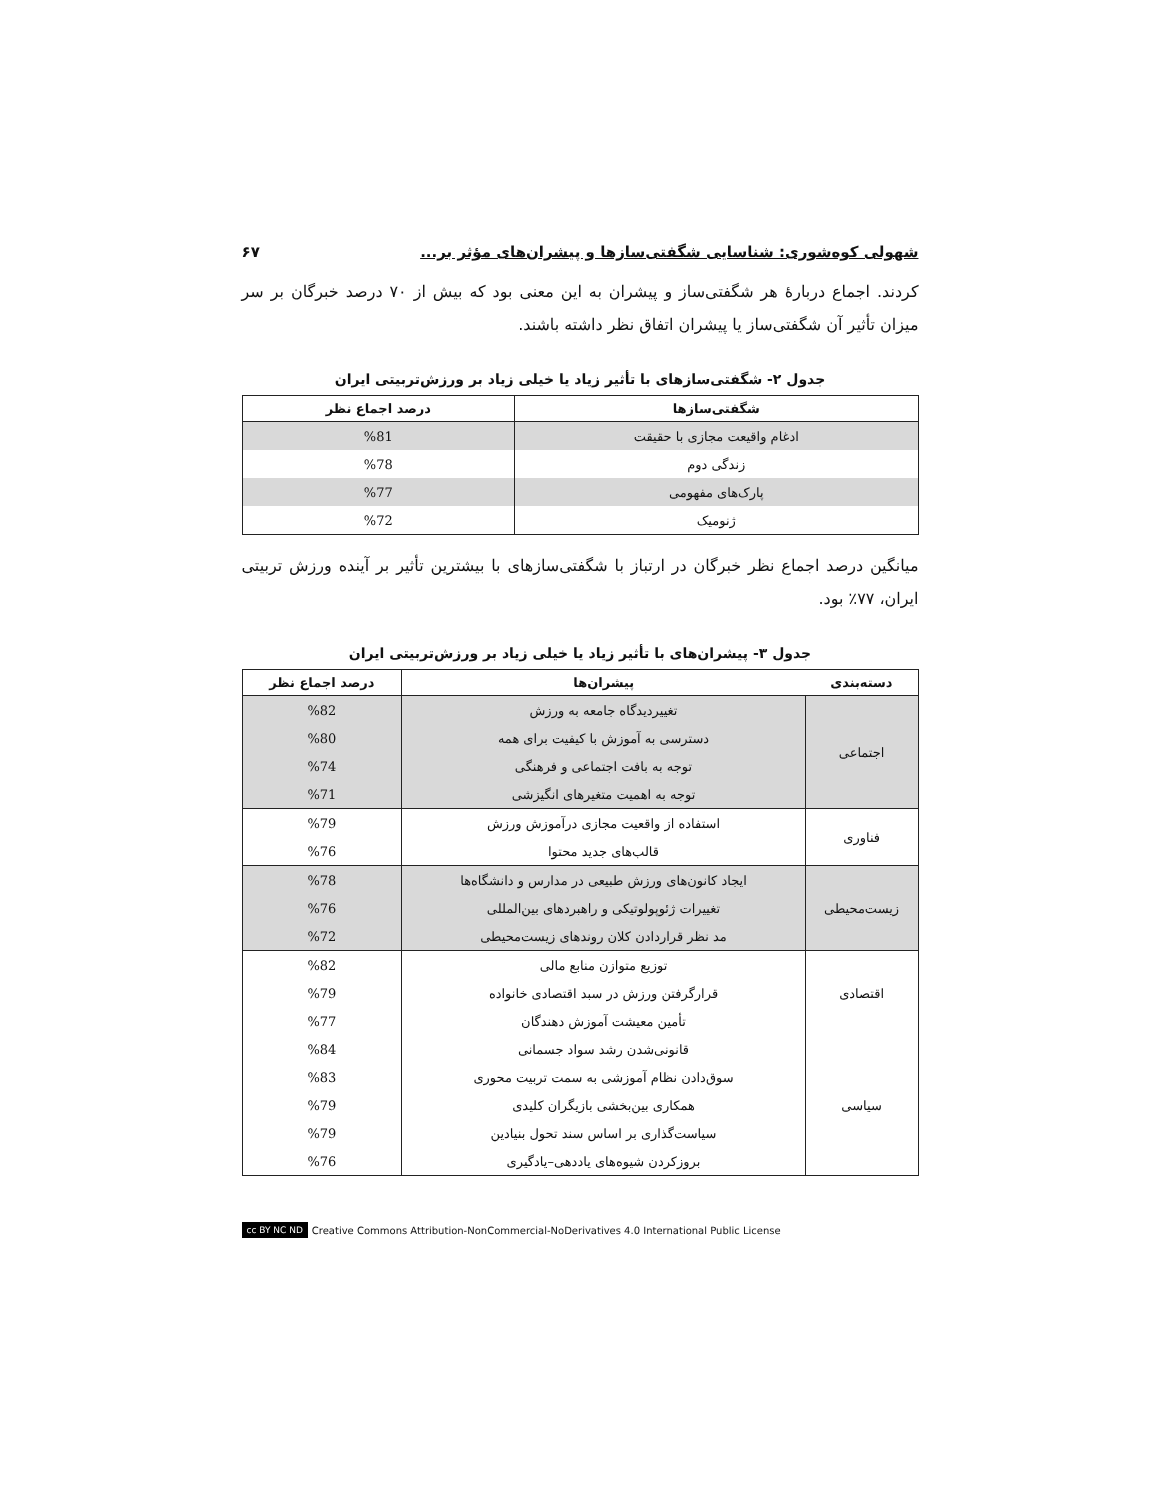شهولی کوه‌شوری: شناسایی شگفتی‌سازها و پیشران‌های مؤثر بر... ۶۷
کردند. اجماع دربارهٔ هر شگفتی‌ساز و پیشران به این معنی بود که بیش از ۷۰ درصد خبرگان بر سر میزان تأثیر آن شگفتی‌ساز یا پیشران اتفاق نظر داشته باشند.
جدول ۲- شگفتی‌سازهای با تأثیر زیاد یا خیلی زیاد بر ورزش‌تربیتی ایران
| شگفتی‌سازها | درصد اجماع نظر |
| --- | --- |
| ادغام واقیعت مجازی با حقیقت | %81 |
| زندگی دوم | %78 |
| پارک‌های مفهومی | %77 |
| ژنومیک | %72 |
میانگین درصد اجماع نظر خبرگان در ارتباز با شگفتی‌سازهای با بیشترین تأثیر بر آینده ورزش تربیتی ایران، ۷۷٪ بود.
جدول ۳- پیشران‌های با تأثیر زیاد یا خیلی زیاد بر ورزش‌تربیتی ایران
| دسته‌بندی | پیشران‌ها | درصد اجماع نظر |
| --- | --- | --- |
| اجتماعی | تغییردیدگاه جامعه به ورزش | %82 |
| | دسترسی به آموزش با کیفیت برای همه | %80 |
| | توجه به بافت اجتماعی و فرهنگی | %74 |
| | توجه به اهمیت متغیرهای انگیزشی | %71 |
| فناوری | استفاده از واقعیت مجازی درآموزش ورزش | %79 |
| | قالب‌های جدید محتوا | %76 |
| زیست‌محیطی | ایجاد کانون‌های ورزش طبیعی در مدارس و دانشگاه‌ها | %78 |
| | تغییرات ژئوپولوتیکی و راهبردهای بین‌المللی | %76 |
| | مد نظر قراردادن کلان روندهای زیست‌محیطی | %72 |
| اقتصادی | توزیع متوازن منابع مالی | %82 |
| | قرارگرفتن ورزش در سبد اقتصادی خانواده | %79 |
| | تأمین معیشت آموزش دهندگان | %77 |
| سیاسی | قانونی‌شدن رشد سواد جسمانی | %84 |
| | سوق‌دادن نظام آموزشی به سمت تربیت محوری | %83 |
| | همکاری بین‌بخشی بازیگران کلیدی | %79 |
| | سیاست‌گذاری بر اساس سند تحول بنیادین | %79 |
| | بروزکردن شیوه‌های یاددهی–یادگیری | %76 |
cc BY NC ND Creative Commons Attribution-NonCommercial-NoDerivatives 4.0 International Public License